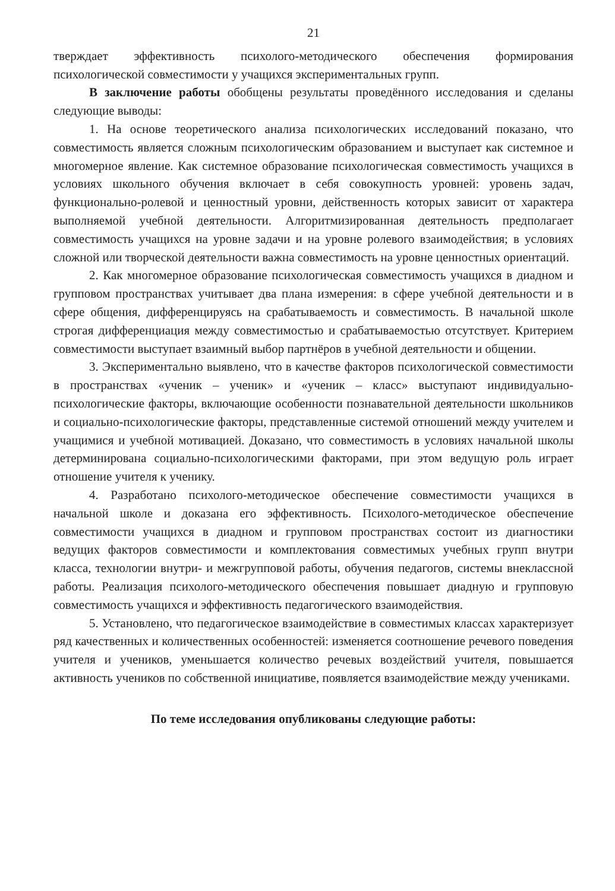21
тверждает эффективность психолого-методического обеспечения формирования психологической совместимости у учащихся экспериментальных групп.
В заключение работы обобщены результаты проведённого исследования и сделаны следующие выводы:
1. На основе теоретического анализа психологических исследований показано, что совместимость является сложным психологическим образованием и выступает как системное и многомерное явление. Как системное образование психологическая совместимость учащихся в условиях школьного обучения включает в себя совокупность уровней: уровень задач, функционально-ролевой и ценностный уровни, действенность которых зависит от характера выполняемой учебной деятельности. Алгоритмизированная деятельность предполагает совместимость учащихся на уровне задачи и на уровне ролевого взаимодействия; в условиях сложной или творческой деятельности важна совместимость на уровне ценностных ориентаций.
2. Как многомерное образование психологическая совместимость учащихся в диадном и групповом пространствах учитывает два плана измерения: в сфере учебной деятельности и в сфере общения, дифференцируясь на срабатываемость и совместимость. В начальной школе строгая дифференциация между совместимостью и срабатываемостью отсутствует. Критерием совместимости выступает взаимный выбор партнёров в учебной деятельности и общении.
3. Экспериментально выявлено, что в качестве факторов психологической совместимости в пространствах «ученик – ученик» и «ученик – класс» выступают индивидуально-психологические факторы, включающие особенности познавательной деятельности школьников и социально-психологические факторы, представленные системой отношений между учителем и учащимися и учебной мотивацией. Доказано, что совместимость в условиях начальной школы детерминирована социально-психологическими факторами, при этом ведущую роль играет отношение учителя к ученику.
4. Разработано психолого-методическое обеспечение совместимости учащихся в начальной школе и доказана его эффективность. Психолого-методическое обеспечение совместимости учащихся в диадном и групповом пространствах состоит из диагностики ведущих факторов совместимости и комплектования совместимых учебных групп внутри класса, технологии внутри- и межгрупповой работы, обучения педагогов, системы внеклассной работы. Реализация психолого-методического обеспечения повышает диадную и групповую совместимость учащихся и эффективность педагогического взаимодействия.
5. Установлено, что педагогическое взаимодействие в совместимых классах характеризует ряд качественных и количественных особенностей: изменяется соотношение речевого поведения учителя и учеников, уменьшается количество речевых воздействий учителя, повышается активность учеников по собственной инициативе, появляется взаимодействие между учениками.
По теме исследования опубликованы следующие работы: